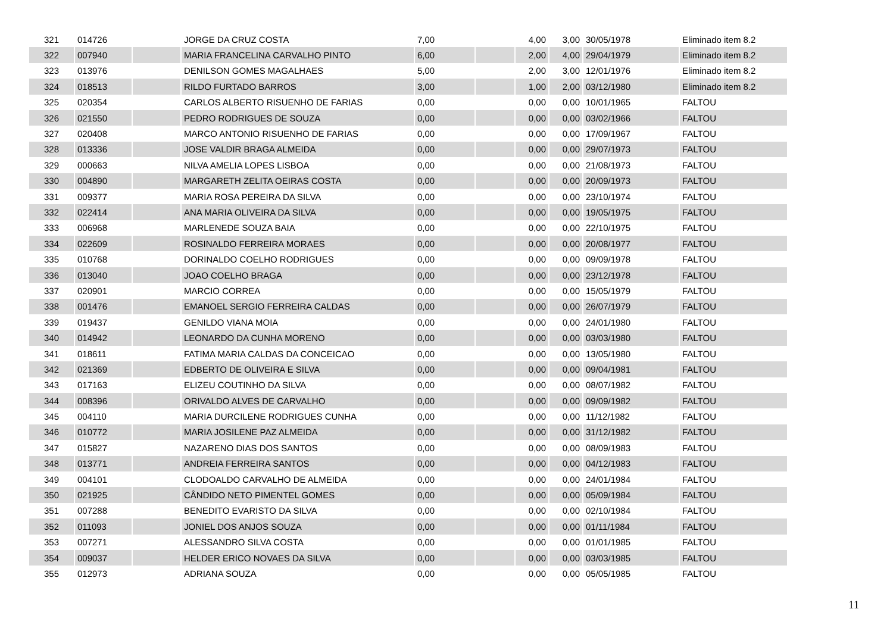| 321 | 014726 | | JORGE DA CRUZ COSTA | 7,00 | | 4,00 | 3,00 | 30/05/1978 | Eliminado item 8.2 |
| 322 | 007940 | | MARIA FRANCELINA CARVALHO PINTO | 6,00 | | 2,00 | 4,00 | 29/04/1979 | Eliminado item 8.2 |
| 323 | 013976 | | DENILSON GOMES MAGALHAES | 5,00 | | 2,00 | 3,00 | 12/01/1976 | Eliminado item 8.2 |
| 324 | 018513 | | RILDO FURTADO BARROS | 3,00 | | 1,00 | 2,00 | 03/12/1980 | Eliminado item 8.2 |
| 325 | 020354 | | CARLOS ALBERTO RISUENHO DE FARIAS | 0,00 | | 0,00 | 0,00 | 10/01/1965 | FALTOU |
| 326 | 021550 | | PEDRO RODRIGUES DE SOUZA | 0,00 | | 0,00 | 0,00 | 03/02/1966 | FALTOU |
| 327 | 020408 | | MARCO ANTONIO RISUENHO DE FARIAS | 0,00 | | 0,00 | 0,00 | 17/09/1967 | FALTOU |
| 328 | 013336 | | JOSE VALDIR BRAGA ALMEIDA | 0,00 | | 0,00 | 0,00 | 29/07/1973 | FALTOU |
| 329 | 000663 | | NILVA AMELIA LOPES LISBOA | 0,00 | | 0,00 | 0,00 | 21/08/1973 | FALTOU |
| 330 | 004890 | | MARGARETH ZELITA OEIRAS COSTA | 0,00 | | 0,00 | 0,00 | 20/09/1973 | FALTOU |
| 331 | 009377 | | MARIA ROSA PEREIRA DA SILVA | 0,00 | | 0,00 | 0,00 | 23/10/1974 | FALTOU |
| 332 | 022414 | | ANA MARIA OLIVEIRA DA SILVA | 0,00 | | 0,00 | 0,00 | 19/05/1975 | FALTOU |
| 333 | 006968 | | MARLENEDE SOUZA BAIA | 0,00 | | 0,00 | 0,00 | 22/10/1975 | FALTOU |
| 334 | 022609 | | ROSINALDO FERREIRA MORAES | 0,00 | | 0,00 | 0,00 | 20/08/1977 | FALTOU |
| 335 | 010768 | | DORINALDO COELHO RODRIGUES | 0,00 | | 0,00 | 0,00 | 09/09/1978 | FALTOU |
| 336 | 013040 | | JOAO COELHO BRAGA | 0,00 | | 0,00 | 0,00 | 23/12/1978 | FALTOU |
| 337 | 020901 | | MARCIO CORREA | 0,00 | | 0,00 | 0,00 | 15/05/1979 | FALTOU |
| 338 | 001476 | | EMANOEL SERGIO FERREIRA CALDAS | 0,00 | | 0,00 | 0,00 | 26/07/1979 | FALTOU |
| 339 | 019437 | | GENILDO VIANA MOIA | 0,00 | | 0,00 | 0,00 | 24/01/1980 | FALTOU |
| 340 | 014942 | | LEONARDO DA CUNHA MORENO | 0,00 | | 0,00 | 0,00 | 03/03/1980 | FALTOU |
| 341 | 018611 | | FATIMA MARIA CALDAS DA CONCEICAO | 0,00 | | 0,00 | 0,00 | 13/05/1980 | FALTOU |
| 342 | 021369 | | EDBERTO DE OLIVEIRA E SILVA | 0,00 | | 0,00 | 0,00 | 09/04/1981 | FALTOU |
| 343 | 017163 | | ELIZEU COUTINHO DA SILVA | 0,00 | | 0,00 | 0,00 | 08/07/1982 | FALTOU |
| 344 | 008396 | | ORIVALDO ALVES DE CARVALHO | 0,00 | | 0,00 | 0,00 | 09/09/1982 | FALTOU |
| 345 | 004110 | | MARIA DURCILENE RODRIGUES CUNHA | 0,00 | | 0,00 | 0,00 | 11/12/1982 | FALTOU |
| 346 | 010772 | | MARIA JOSILENE PAZ ALMEIDA | 0,00 | | 0,00 | 0,00 | 31/12/1982 | FALTOU |
| 347 | 015827 | | NAZARENO DIAS DOS SANTOS | 0,00 | | 0,00 | 0,00 | 08/09/1983 | FALTOU |
| 348 | 013771 | | ANDREIA FERREIRA SANTOS | 0,00 | | 0,00 | 0,00 | 04/12/1983 | FALTOU |
| 349 | 004101 | | CLODOALDO CARVALHO DE ALMEIDA | 0,00 | | 0,00 | 0,00 | 24/01/1984 | FALTOU |
| 350 | 021925 | | CÂNDIDO NETO PIMENTEL GOMES | 0,00 | | 0,00 | 0,00 | 05/09/1984 | FALTOU |
| 351 | 007288 | | BENEDITO EVARISTO DA SILVA | 0,00 | | 0,00 | 0,00 | 02/10/1984 | FALTOU |
| 352 | 011093 | | JONIEL DOS ANJOS SOUZA | 0,00 | | 0,00 | 0,00 | 01/11/1984 | FALTOU |
| 353 | 007271 | | ALESSANDRO SILVA COSTA | 0,00 | | 0,00 | 0,00 | 01/01/1985 | FALTOU |
| 354 | 009037 | | HELDER ERICO NOVAES DA SILVA | 0,00 | | 0,00 | 0,00 | 03/03/1985 | FALTOU |
| 355 | 012973 | | ADRIANA SOUZA | 0,00 | | 0,00 | 0,00 | 05/05/1985 | FALTOU |
11